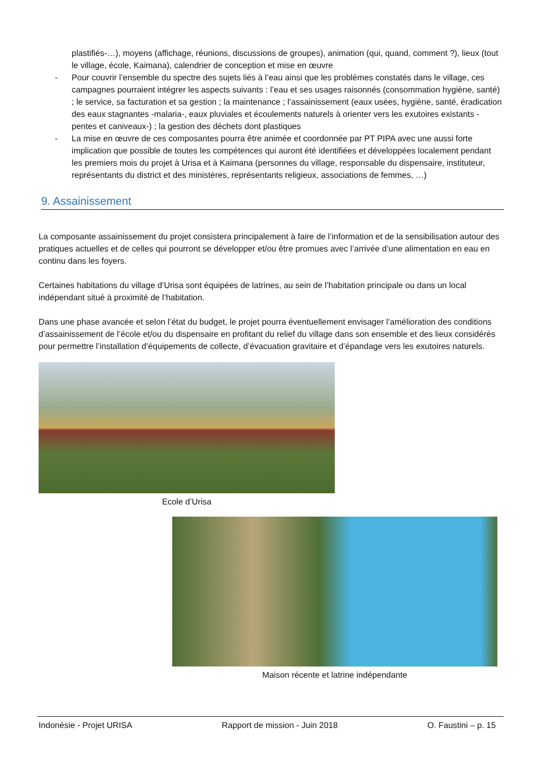plastifiés-…), moyens (affichage, réunions, discussions de groupes), animation (qui, quand, comment ?), lieux (tout le village, école, Kaimana), calendrier de conception et mise en œuvre
- Pour couvrir l’ensemble du spectre des sujets liés à l’eau ainsi que les problèmes constatés dans le village, ces campagnes pourraient intégrer les aspects suivants : l’eau et ses usages raisonnés (consommation hygiène, santé) ; le service, sa facturation et sa gestion ; la maintenance ; l’assainissement (eaux usées, hygiène, santé, éradication des eaux stagnantes -malaria-, eaux pluviales et écoulements naturels à orienter vers les exutoires existants -pentes et caniveaux-) ; la gestion des déchets dont plastiques
- La mise en œuvre de ces composantes pourra être animée et coordonnée par PT PIPA avec une aussi forte implication que possible de toutes les compétences qui auront été identifiées et développées localement pendant les premiers mois du projet à Urisa et à Kaimana (personnes du village, responsable du dispensaire, instituteur, représentants du district et des ministères, représentants religieux, associations de femmes, …)
9. Assainissement
La composante assainissement du projet consistera principalement à faire de l’information et de la sensibilisation autour des pratiques actuelles et de celles qui pourront se développer et/ou être promues avec l’arrivée d’une alimentation en eau en continu dans les foyers.
Certaines habitations du village d’Urisa sont équipées de latrines, au sein de l’habitation principale ou dans un local indépendant situé à proximité de l’habitation.
Dans une phase avancée et selon l’état du budget, le projet pourra éventuellement envisager l’amélioration des conditions d’assainissement de l’école et/ou du dispensaire en profitant du relief du village dans son ensemble et des lieux considérés pour permettre l’installation d’équipements de collecte, d’évacuation gravitaire et d’épandage vers les exutoires naturels.
Ecole d’Urisa
Maison récente et latrine indépendante
Indonésie - Projet URISA Rapport de mission - Juin 2018 O. Faustini – p. 15